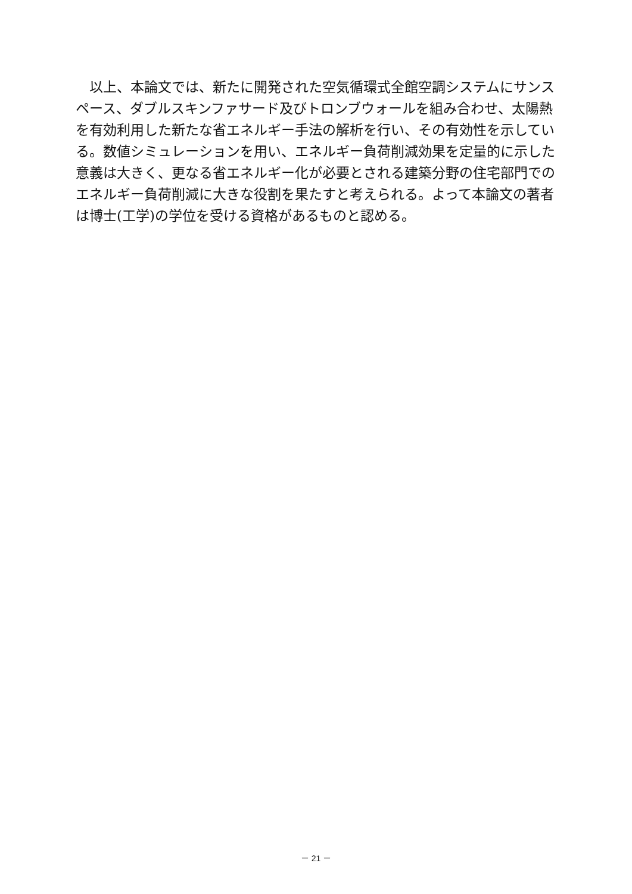以上、本論文では、新たに開発された空気循環式全館空調システムにサンスペース、ダブルスキンファサード及びトロンブウォールを組み合わせ、太陽熱を有効利用した新たな省エネルギー手法の解析を行い、その有効性を示している。数値シミュレーションを用い、エネルギー負荷削減効果を定量的に示した意義は大きく、更なる省エネルギー化が必要とされる建築分野の住宅部門でのエネルギー負荷削減に大きな役割を果たすと考えられる。よって本論文の著者は博士(工学)の学位を受ける資格があるものと認める。
－ 21 －